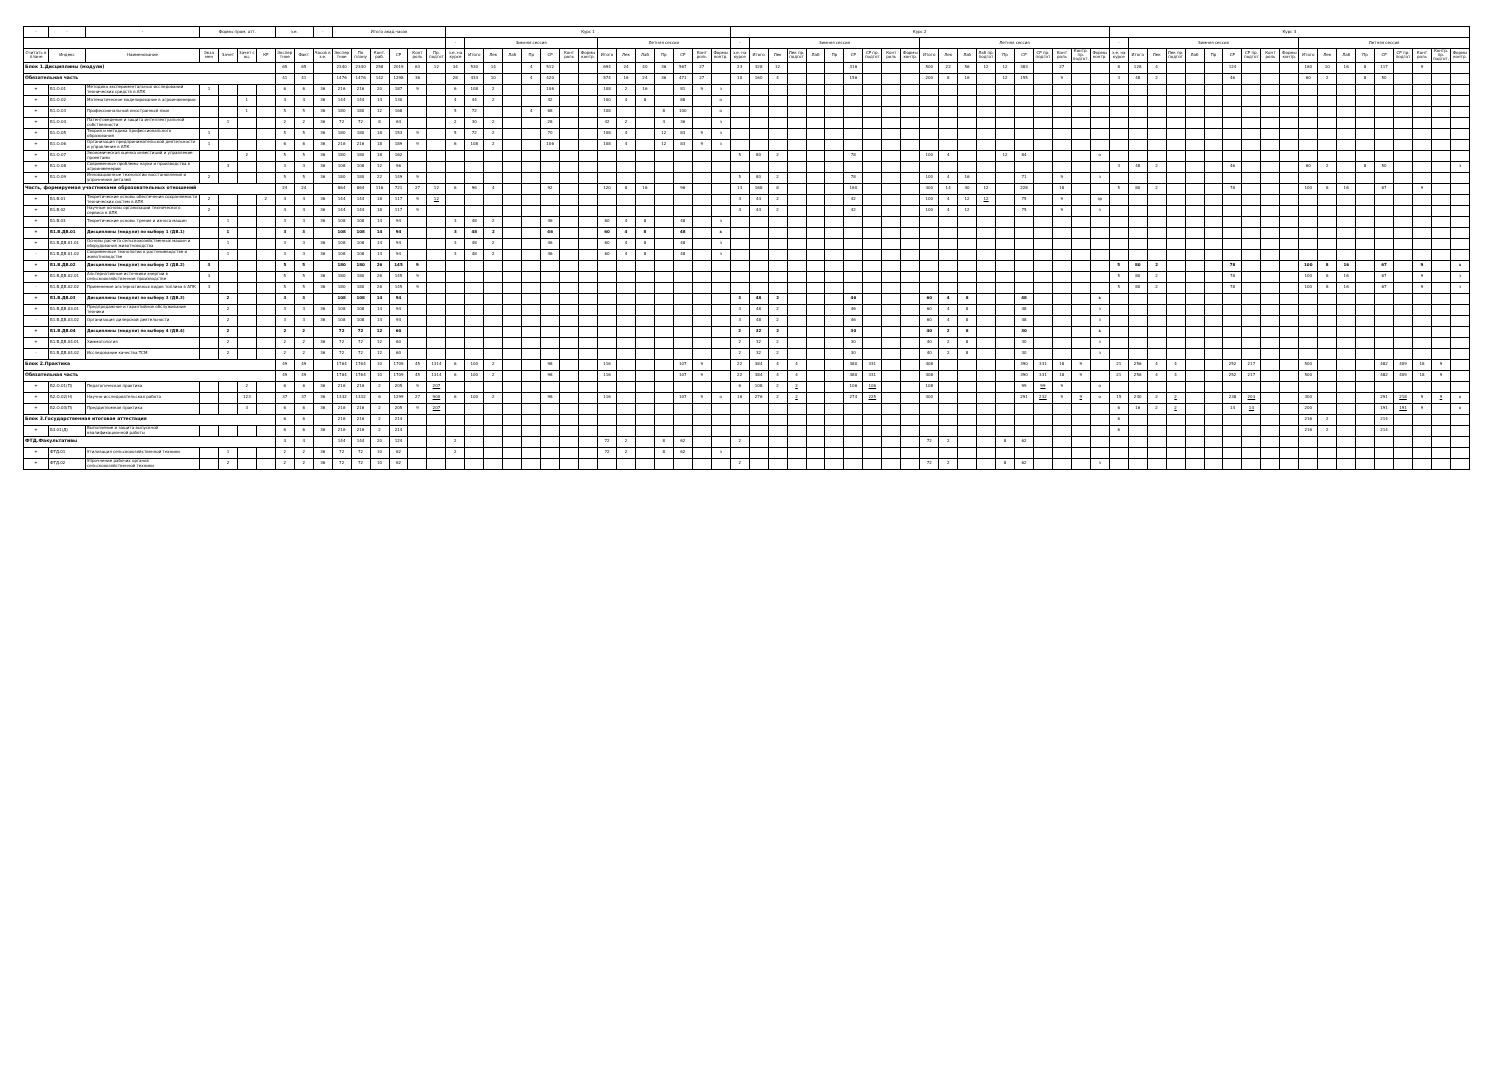| - | - | - | Формы пром. атт. | | | | з.е. | | - | Итого акад.часов | | | | | | Курс 1 | | | | | | | | | | | | | | | Курс 2 | | | | | | | | | | | | | | | | | | | | Курс 3 | | | | | | | | | | | | | | | | | | |
| --- | --- | --- | --- | --- | --- | --- | --- | --- | --- | --- | --- | --- | --- | --- | --- | --- | --- | --- | --- | --- | --- | --- | --- | --- | --- | --- | --- | --- | --- | --- | --- | --- | --- | --- | --- | --- | --- | --- | --- | --- | --- | --- | --- | --- | --- | --- | --- | --- | --- | --- | --- | --- | --- | --- | --- | --- | --- | --- | --- | --- | --- | --- | --- | --- | --- | --- | --- | --- | --- |
| | | | | | | | | | | | | | | | | - | Зимняя сессия | | | | | | | Летняя сессия | | | | | | | - | Зимняя сессия | | | | | | | | | Летняя сессия | | | | | | | | | | - | Зимняя сессия | | | | | | | | | Летняя сессия | | | | | | | | |
| Считать в плане | Индекс | Наименование | Экза мен | Зачет | Зачет с оц. | КР | Экспер тное | Факт | Часов в з.е. | Экспер тное | По плану | Конт. раб. | СР | Конт роль | Пр. подгот | з.е. на курсе | Итого | Лек | Лаб | Пр | СР | Конт роль | Формы контр. | Итого | Лек | Лаб | Пр | СР | Конт роль | Формы контр. | з.е. на курсе | Итого | Лек | Лек пр. подгот | Лаб | Пр | СР | СР пр. подгот | Конт роль | Формы контр. | Итого | Лек | Лаб | Лаб пр. подгот | Пр | СР | СР пр. подгот | Конт роль | Контр. пр. подгот. | Формы контр. | з.е. на курсе | Итого | Лек | Лек пр. подгот | Лаб | Пр | СР | СР пр. подгот | Конт роль | Формы контр. | Итого | Лек | Лаб | Пр | СР | СР пр. подгот | Конт роль | Контр. пр. подгот. | Формы контр. |
| Блок 1.Дисциплины (модули) | | | | | | | 65 | 65 | | 2340 | 2340 | 258 | 2019 | 63 | 12 | 34 | 530 | 14 | | 4 | 512 | | | 694 | 24 | 40 | 36 | 567 | 27 | | 23 | 328 | 12 | | | | 316 | | | | 500 | 22 | 56 | 12 | 12 | 383 | | 27 | | | 8 | 128 | 4 | | | | 124 | | | | 160 | 10 | 16 | 8 | 117 | | 9 | | |
| Обязательная часть | | | | | | | 41 | 41 | | 1476 | 1476 | 142 | 1298 | 36 | | 28 | 434 | 10 | | 4 | 420 | | | 574 | 16 | 24 | 36 | 471 | 27 | | 10 | 160 | 4 | | | | 156 | | | | 200 | 8 | 16 | | 12 | 155 | | 9 | | | 3 | 48 | 2 | | | | 46 | | | | 60 | 2 | | 8 | 50 | | | | |
| + | Б1.О.01 | Методика экспериментальных исследований технических средств в АПК | 1 | | | | 6 | 6 | 36 | 216 | 216 | 20 | 187 | 9 | | 6 | 108 | 2 | | | 106 | | | 108 | 2 | 16 | | 81 | 9 | з | | | | | | | | | | | | | | | | | | | | | | | | | | | | | | | | | | | | | | | |
| + | Б1.О.02 | Математическое моделирование в агроинженерии | | | 1 | | 4 | 4 | 36 | 144 | 144 | 14 | 130 | | | 4 | 44 | 2 | | | 42 | | | 100 | 4 | 8 | | 88 | | о | | | | | | | | | | | | | | | | | | | | | | | | | | | | | | | | | | | | | | | |
| + | Б1.О.03 | Профессиональный иностранный язык | | | 1 | | 5 | 5 | 36 | 180 | 180 | 12 | 168 | | | 5 | 72 | | | 4 | 68 | | | 108 | | | 8 | 100 | | о | | | | | | | | | | | | | | | | | | | | | | | | | | | | | | | | | | | | | | | |
| + | Б1.О.04 | Патентоведение и защита интеллектуальной собственности | | 1 | | | 2 | 2 | 36 | 72 | 72 | 8 | 64 | | | 2 | 30 | 2 | | | 28 | | | 42 | 2 | | 4 | 36 | | з | | | | | | | | | | | | | | | | | | | | | | | | | | | | | | | | | | | | | | | |
| + | Б1.О.05 | Теория и методика профессионального образования | 1 | | | | 5 | 5 | 36 | 180 | 180 | 18 | 153 | 9 | | 5 | 72 | 2 | | | 70 | | | 108 | 4 | | 12 | 83 | 9 | з | | | | | | | | | | | | | | | | | | | | | | | | | | | | | | | | | | | | | | | |
| + | Б1.О.06 | Организация предпринимательской деятельности и управление в АПК | 1 | | | | 6 | 6 | 36 | 216 | 216 | 18 | 189 | 9 | | 6 | 108 | 2 | | | 106 | | | 108 | 4 | | 12 | 83 | 9 | з | | | | | | | | | | | | | | | | | | | | | | | | | | | | | | | | | | | | | | | |
| + | Б1.О.07 | Экономическая оценка инвестиций и управление проектами | | | 2 | | 5 | 5 | 36 | 180 | 180 | 18 | 162 | | | | | | | | | | | | | | | | | | 5 | 80 | 2 | | | | 78 | | | | 100 | 4 | | | 12 | 84 | | | | о | | | | | | | | | | | | | | | | | | | |
| + | Б1.О.08 | Современные проблемы науки и производства в агроинженерии | | 3 | | | 3 | 3 | 36 | 108 | 108 | 12 | 96 | | | | | | | | | | | | | | | | | | | | | | | | | | | | | | | | | | | | | | 3 | 48 | 2 | | | | 46 | | | | 60 | 2 | | 8 | 50 | | | | з |
| + | Б1.О.09 | Инновационные технологии восстановления и упрочнения деталей | 2 | | | | 5 | 5 | 36 | 180 | 180 | 22 | 149 | 9 | | | | | | | | | | | | | | | | | 5 | 80 | 2 | | | | 78 | | | | 100 | 4 | 16 | | | 71 | | 9 | | з | | | | | | | | | | | | | | | | | | | |
| Часть, формируемая участниками образовательных отношений | | | | | | | 24 | 24 | | 864 | 864 | 116 | 721 | 27 | 12 | 6 | 96 | 4 | | | 92 | | | 120 | 8 | 16 | | 96 | | | 13 | 168 | 8 | | | | 160 | | | | 300 | 14 | 40 | 12 | | 228 | | 18 | | | 5 | 80 | 2 | | | | 78 | | | | 100 | 8 | 16 | | 67 | | 9 | | |
| + | Б1.В.01 | Теоретические основы обеспечения сохраняемости технических систем в АПК | 2 | | | 2 | 4 | 4 | 36 | 144 | 144 | 18 | 117 | 9 | 12 | | | | | | | | | | | | | | | | 4 | 44 | 2 | | | | 42 | | | | 100 | 4 | 12 | 12 | | 75 | | 9 | | эр | | | | | | | | | | | | | | | | | | | |
| + | Б1.В.02 | Научные основы организации технического сервиса в АПК | 2 | | | | 4 | 4 | 36 | 144 | 144 | 18 | 117 | 9 | | | | | | | | | | | | | | | | | 4 | 44 | 2 | | | | 42 | | | | 100 | 4 | 12 | | | 75 | | 9 | | з | | | | | | | | | | | | | | | | | | | |
| + | Б1.В.03 | Теоретические основы трения и износа машин | | 1 | | | 3 | 3 | 36 | 108 | 108 | 14 | 94 | | | 3 | 48 | 2 | | | 46 | | | 60 | 4 | 8 | | 48 | | з | | | | | | | | | | | | | | | | | | | | | | | | | | | | | | | | | | | | | | | |
| + | Б1.В.ДВ.01 | Дисциплины (модули) по выбору 1 (ДВ.1) | | 1 | | | 3 | 3 | | 108 | 108 | 14 | 94 | | | 3 | 48 | 2 | | | 46 | | | 60 | 4 | 8 | | 48 | | з | | | | | | | | | | | | | | | | | | | | | | | | | | | | | | | | | | | | | | | |
| + | Б1.В.ДВ.01.01 | Основы расчета сельскохозяйственных машин и оборудования животноводства | | 1 | | | 3 | 3 | 36 | 108 | 108 | 14 | 94 | | | 3 | 48 | 2 | | | 46 | | | 60 | 4 | 8 | | 48 | | з | | | | | | | | | | | | | | | | | | | | | | | | | | | | | | | | | | | | | | | |
| - | Б1.В.ДВ.01.02 | Современные технологии в растениеводстве и животноводстве | | 1 | | | 3 | 3 | 36 | 108 | 108 | 14 | 94 | | | 3 | 48 | 2 | | | 46 | | | 60 | 4 | 8 | | 48 | | з | | | | | | | | | | | | | | | | | | | | | | | | | | | | | | | | | | | | | | | |
| + | Б1.В.ДВ.02 | Дисциплины (модули) по выбору 2 (ДВ.2) | 3 | | | | 5 | 5 | | 180 | 180 | 26 | 145 | 9 | | | | | | | | | | | | | | | | | | | | | | | | | | | | | | | | | | | | | 5 | 80 | 2 | | | | 78 | | | | 100 | 8 | 16 | | 67 | | 9 | | з |
| + | Б1.В.ДВ.02.01 | Альтернативные источники энергии в сельскохозяйственном производстве | 3 | | | | 5 | 5 | 36 | 180 | 180 | 26 | 145 | 9 | | | | | | | | | | | | | | | | | | | | | | | | | | | | | | | | | | | | | 5 | 80 | 2 | | | | 78 | | | | 100 | 8 | 16 | | 67 | | 9 | | з |
| - | Б1.В.ДВ.02.02 | Применение альтернативных видов топлива в АПК | 3 | | | | 5 | 5 | 36 | 180 | 180 | 26 | 145 | 9 | | | | | | | | | | | | | | | | | | | | | | | | | | | | | | | | | | | | | 5 | 80 | 2 | | | | 78 | | | | 100 | 8 | 16 | | 67 | | 9 | | з |
| + | Б1.В.ДВ.03 | Дисциплины (модули) по выбору 3 (ДВ.3) | | 2 | | | 3 | 3 | | 108 | 108 | 14 | 94 | | | | | | | | | | | | | | | | | | 3 | 48 | 2 | | | | 46 | | | | 60 | 4 | 8 | | | 48 | | | | з | | | | | | | | | | | | | | | | | | | |
| + | Б1.В.ДВ.03.01 | Предпродажное и гарантийное обслуживание техники | | 2 | | | 3 | 3 | 36 | 108 | 108 | 14 | 94 | | | | | | | | | | | | | | | | | | 3 | 48 | 2 | | | | 46 | | | | 60 | 4 | 8 | | | 48 | | | | з | | | | | | | | | | | | | | | | | | | |
| - | Б1.В.ДВ.03.02 | Организация дилерской деятельности | | 2 | | | 3 | 3 | 36 | 108 | 108 | 14 | 94 | | | | | | | | | | | | | | | | | | 3 | 48 | 2 | | | | 46 | | | | 60 | 4 | 8 | | | 48 | | | | з | | | | | | | | | | | | | | | | | | | |
| + | Б1.В.ДВ.04 | Дисциплины (модули) по выбору 4 (ДВ.4) | | 2 | | | 2 | 2 | | 72 | 72 | 12 | 60 | | | | | | | | | | | | | | | | | | 2 | 32 | 2 | | | | 30 | | | | 40 | 2 | 8 | | | 30 | | | | з | | | | | | | | | | | | | | | | | | | |
| + | Б1.В.ДВ.04.01 | Химмотология | | 2 | | | 2 | 2 | 36 | 72 | 72 | 12 | 60 | | | | | | | | | | | | | | | | | | 2 | 32 | 2 | | | | 30 | | | | 40 | 2 | 8 | | | 30 | | | | з | | | | | | | | | | | | | | | | | | | |
| - | Б1.В.ДВ.04.02 | Исследование качества ТСМ | | 2 | | | 2 | 2 | 36 | 72 | 72 | 12 | 60 | | | | | | | | | | | | | | | | | | 2 | 32 | 2 | | | | 30 | | | | 40 | 2 | 8 | | | 30 | | | | з | | | | | | | | | | | | | | | | | | | |
| Блок 2.Практика | | | | | | | 49 | 49 | | 1764 | 1764 | 10 | 1709 | 45 | 1314 | 6 | 100 | 2 | | | 98 | | | 116 | | | | 107 | 9 | | 22 | 384 | 4 | 4 | | | 380 | 331 | | | 408 | | | | | 390 | 331 | 18 | 9 | | 21 | 256 | 4 | 4 | | | 252 | 217 | | | 500 | | | | 482 | 409 | 18 | 9 | |
| Обязательная часть | | | | | | | 49 | 49 | | 1764 | 1764 | 10 | 1709 | 45 | 1314 | 6 | 100 | 2 | | | 98 | | | 116 | | | | 107 | 9 | | 22 | 384 | 4 | 4 | | | 380 | 331 | | | 408 | | | | | 390 | 331 | 18 | 9 | | 21 | 256 | 4 | 4 | | | 252 | 217 | | | 500 | | | | 482 | 409 | 18 | 9 | |
| + | Б2.О.01(П) | Педагогическая практика | | | 2 | | 6 | 6 | 36 | 216 | 216 | 2 | 205 | 9 | 207 | | | | | | | | | | | | | | | | 6 | 108 | 2 | 2 | | | 106 | 106 | | | 108 | | | | | 99 | 99 | 9 | | о | | | | | | | | | | | | | | | | | | | |
| + | Б2.О.02(Н) | Научно-исследовательская работа | | | 123 | | 37 | 37 | 36 | 1332 | 1332 | 6 | 1299 | 27 | 900 | 6 | 100 | 2 | | | 98 | | | 116 | | | | 107 | 9 | о | 16 | 276 | 2 | 2 | | | 274 | 225 | | | 300 | | | | | 291 | 232 | 9 | 9 | о | 15 | 240 | 2 | 2 | | | 238 | 203 | | | 300 | | | | 291 | 218 | 9 | 9 | о |
| + | Б2.О.03(П) | Преддипломная практика | | | 3 | | 6 | 6 | 36 | 216 | 216 | 2 | 205 | 9 | 207 | | | | | | | | | | | | | | | | | | | | | | | | | | | | | | | | | | | | 6 | 16 | 2 | 2 | | | 14 | 14 | | | 200 | | | | 191 | 191 | 9 | | о |
| Блок 3.Государственная итоговая аттестация | | | | | | | 6 | 6 | | 216 | 216 | 2 | 214 | | | | | | | | | | | | | | | | | | | | | | | | | | | | | | | | | | | | | | 6 | | | | | | | | | | 216 | 2 | | | 214 | | | | |
| + | Б3.01(Д) | Выполнение и защита выпускной квалификационной работы | | | | | 6 | 6 | 36 | 216 | 216 | 2 | 214 | | | | | | | | | | | | | | | | | | | | | | | | | | | | | | | | | | | | | | 6 | | | | | | | | | | 216 | 2 | | | 214 | | | | |
| ФТД.Факультативы | | | | | | | 4 | 4 | | 144 | 144 | 20 | 124 | | | 2 | | | | | | | | 72 | 2 | | 8 | 62 | | | 2 | | | | | | | | | | 72 | 2 | | | 8 | 62 | | | | | | | | | | | | | | | | | | | | | | | |
| + | ФТД.01 | Утилизация сельскохозяйственной техники | | 1 | | | 2 | 2 | 36 | 72 | 72 | 10 | 62 | | | 2 | | | | | | | | 72 | 2 | | 8 | 62 | | з | | | | | | | | | | | | | | | | | | | | | | | | | | | | | | | | | | | | | | | |
| + | ФТД.02 | Упрочнение рабочих органов сельскохозяйственной техники | | 2 | | | 2 | 2 | 36 | 72 | 72 | 10 | 62 | | | | | | | | | | | | | | | | | | 2 | | | | | | | | | | 72 | 2 | | | 8 | 62 | | | | з | | | | | | | | | | | | | | | | | | | |